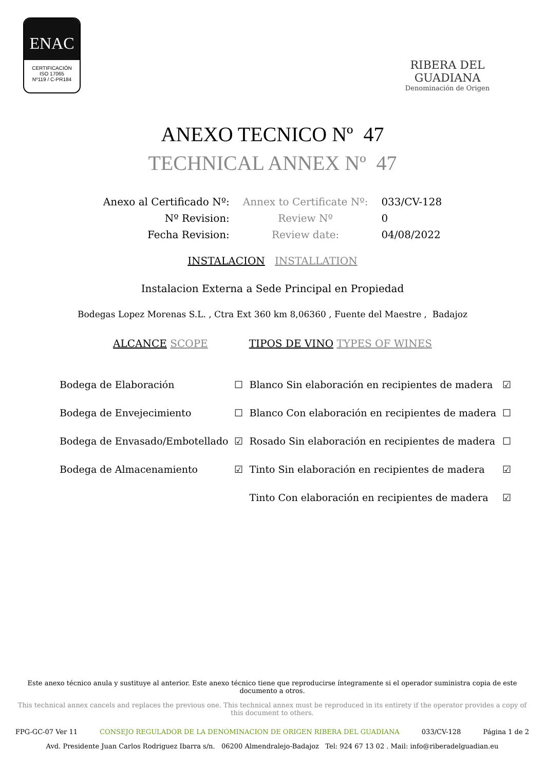ENAC
CERTIFICACIÓN
ISO 17065
Nº119 / C-PR184
RIBERA DEL GUADIANA
Denominación de Origen
ANEXO TECNICO Nº 47
TECHNICAL ANNEX Nº 47
| Anexo al Certificado Nº: | Annex to Certificate Nº: | 033/CV-128 |
| Nº Revision: | Review Nº | 0 |
| Fecha Revision: | Review date: | 04/08/2022 |
INSTALACION INSTALLATION
Instalacion Externa a Sede Principal en Propiedad
Bodegas Lopez Morenas S.L. , Ctra Ext 360 km 8,06360 , Fuente del Maestre , Badajoz
ALCANCE SCOPE TIPOS DE VINO TYPES OF WINES
| Bodega de Elaboración | ☐ | Blanco Sin elaboración en recipientes de madera | ☑ |
| Bodega de Envejecimiento | ☐ | Blanco Con elaboración en recipientes de madera | ☐ |
| Bodega de Envasado/Embotellado | ☑ | Rosado Sin elaboración en recipientes de madera | ☐ |
| Bodega de Almacenamiento | ☑ | Tinto Sin elaboración en recipientes de madera | ☑ |
| | | Tinto Con elaboración en recipientes de madera | ☑ |
Este anexo técnico anula y sustituye al anterior. Este anexo técnico tiene que reproducirse íntegramente si el operador suministra copia de este documento a otros.
This technical annex cancels and replaces the previous one. This technical annex must be reproduced in its entirety if the operator provides a copy of this document to others.
FPG-GC-07 Ver 11 CONSEJO REGULADOR DE LA DENOMINACION DE ORIGEN RIBERA DEL GUADIANA 033/CV-128 Página 1 de 2
Avd. Presidente Juan Carlos Rodriguez Ibarra s/n. 06200 Almendralejo-Badajoz Tel: 924 67 13 02 . Mail: info@riberadelguadian.eu